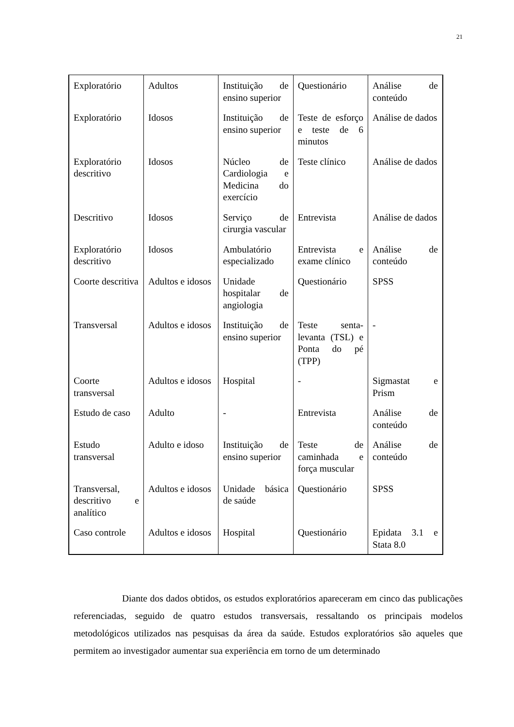21
| Exploratório | Adultos | Instituição de ensino superior | Questionário | Análise de conteúdo |
| Exploratório | Idosos | Instituição de ensino superior | Teste de esforço e teste de 6 minutos | Análise de dados |
| Exploratório descritivo | Idosos | Núcleo de Cardiologia e Medicina do exercício | Teste clínico | Análise de dados |
| Descritivo | Idosos | Serviço de cirurgia vascular | Entrevista | Análise de dados |
| Exploratório descritivo | Idosos | Ambulatório especializado | Entrevista e exame clínico | Análise de conteúdo |
| Coorte descritiva | Adultos e idosos | Unidade hospitalar de angiologia | Questionário | SPSS |
| Transversal | Adultos e idosos | Instituição de ensino superior | Teste senta-levanta (TSL) e Ponta do pé (TPP) | - |
| Coorte transversal | Adultos e idosos | Hospital | - | Sigmastat e Prism |
| Estudo de caso | Adulto | - | Entrevista | Análise de conteúdo |
| Estudo transversal | Adulto e idoso | Instituição de ensino superior | Teste de caminhada e força muscular | Análise de conteúdo |
| Transversal, descritivo e analítico | Adultos e idosos | Unidade básica de saúde | Questionário | SPSS |
| Caso controle | Adultos e idosos | Hospital | Questionário | Epidata 3.1 e Stata 8.0 |
Diante dos dados obtidos, os estudos exploratórios apareceram em cinco das publicações referenciadas, seguido de quatro estudos transversais, ressaltando os principais modelos metodológicos utilizados nas pesquisas da área da saúde. Estudos exploratórios são aqueles que permitem ao investigador aumentar sua experiência em torno de um determinado